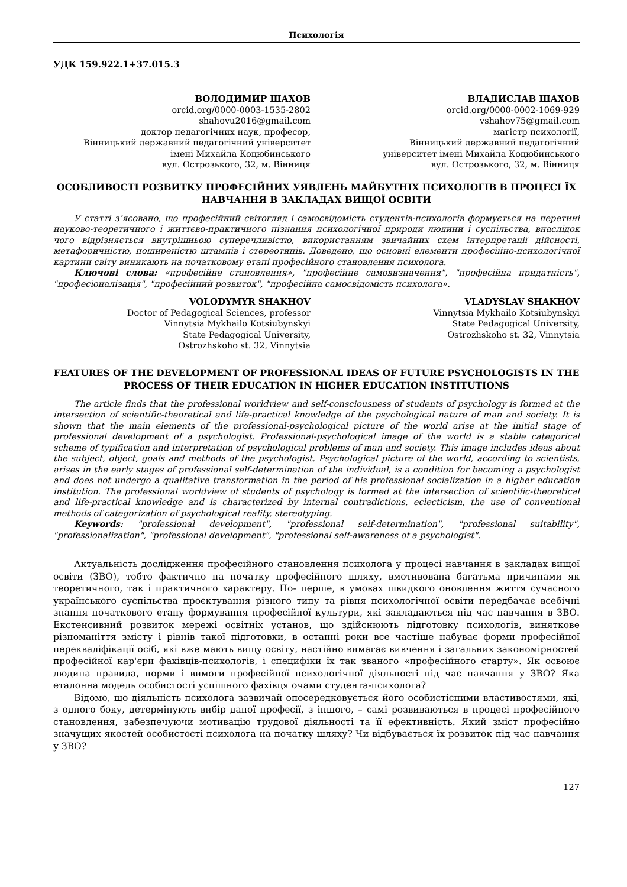Психологія
УДК 159.922.1+37.015.3
ВОЛОДИМИР ШАХОВ
orcid.org/0000-0003-1535-2802
shahovu2016@gmail.com
доктор педагогічних наук, професор,
Вінницький державний педагогічний університет
імені Михайла Коцюбинського
вул. Острозького, 32, м. Вінниця
ВЛАДИСЛАВ ШАХОВ
orcid.org/0000-0002-1069-929
vshahov75@gmail.com
магістр психології,
Вінницький державний педагогічний
університет імені Михайла Коцюбинського
вул. Острозького, 32, м. Вінниця
ОСОБЛИВОСТІ РОЗВИТКУ ПРОФЕСІЙНИХ УЯВЛЕНЬ МАЙБУТНІХ ПСИХОЛОГІВ В ПРОЦЕСІ ЇХ НАВЧАННЯ В ЗАКЛАДАХ ВИЩОЇ ОСВІТИ
У статті з’ясовано, що професійний світогляд і самосвідомість студентів-психологів формується на перетині науково-теоретичного і життєво-практичного пізнання психологічної природи людини і суспільства, внаслідок чого відрізняється внутрішньою суперечливістю, використанням звичайних схем інтерпретації дійсності, метафоричністю, поширеністю штампів і стереотипів. Доведено, що основні елементи професійно-психологічної картини світу виникають на початковому етапі професійного становлення психолога.
Ключові слова: «професійне становлення», "професійне самовизначення", "професійна придатність", "професіоналізація", "професійний розвиток", "професійна самосвідомість психолога».
VOLODYMYR SHAKHOV
Doctor of Pedagogical Sciences, professor
Vinnytsia Mykhailo Kotsiubynskyi
State Pedagogical University,
Ostrozhskoho st. 32, Vinnytsia
VLADYSLAV SHAKHOV
Vinnytsia Mykhailo Kotsiubynskyi
State Pedagogical University,
Ostrozhskoho st. 32, Vinnytsia
FEATURES OF THE DEVELOPMENT OF PROFESSIONAL IDEAS OF FUTURE PSYCHOLOGISTS IN THE PROCESS OF THEIR EDUCATION IN HIGHER EDUCATION INSTITUTIONS
The article finds that the professional worldview and self-consciousness of students of psychology is formed at the intersection of scientific-theoretical and life-practical knowledge of the psychological nature of man and society. It is shown that the main elements of the professional-psychological picture of the world arise at the initial stage of professional development of a psychologist. Professional-psychological image of the world is a stable categorical scheme of typification and interpretation of psychological problems of man and society. This image includes ideas about the subject, object, goals and methods of the psychologist. Psychological picture of the world, according to scientists, arises in the early stages of professional self-determination of the individual, is a condition for becoming a psychologist and does not undergo a qualitative transformation in the period of his professional socialization in a higher education institution. The professional worldview of students of psychology is formed at the intersection of scientific-theoretical and life-practical knowledge and is characterized by internal contradictions, eclecticism, the use of conventional methods of categorization of psychological reality, stereotyping.
Keywords: "professional development", "professional self-determination", "professional suitability", "professionalization", "professional development", "professional self-awareness of a psychologist".
Актуальність дослідження професійного становлення психолога у процесі навчання в закладах вищої освіти (ЗВО), тобто фактично на початку професійного шляху, вмотивована багатьма причинами як теоретичного, так і практичного характеру. По- перше, в умовах швидкого оновлення життя сучасного українського суспільства проєктування різного типу та рівня психологічної освіти передбачає всебічні знання початкового етапу формування професійної культури, які закладаються під час навчання в ЗВО. Екстенсивний розвиток мережі освітніх установ, що здійснюють підготовку психологів, виняткове різноманіття змісту і рівнів такої підготовки, в останні роки все частіше набуває форми професійної перекваліфікації осіб, які вже мають вищу освіту, настійно вимагає вивчення і загальних закономірностей професійної кар'єри фахівців-психологів, і специфіки їх так званого «професійного старту». Як освоює людина правила, норми і вимоги професійної психологічної діяльності під час навчання у ЗВО? Яка еталонна модель особистості успішного фахівця очами студента-психолога?
Відомо, що діяльність психолога зазвичай опосередковується його особистісними властивостями, які, з одного боку, детермінують вибір даної професії, з іншого, – самі розвиваються в процесі професійного становлення, забезпечуючи мотивацію трудової діяльності та її ефективність. Який зміст професійно значущих якостей особистості психолога на початку шляху? Чи відбувається їх розвиток під час навчання у ЗВО?
127